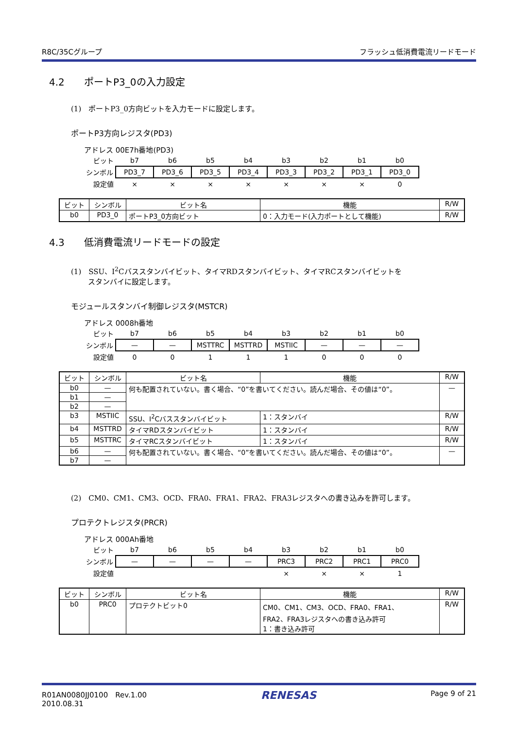R8C/35Cグループ フラッシュ低消費電流リードモード
4.2 ポートP3_0の入力設定
(1)　ポートP3_0方向ビットを入力モードに設定します。
ポートP3方向レジスタ(PD3)
アドレス 00E7h番地(PD3)
| ビット | b7 | b6 | b5 | b4 | b3 | b2 | b1 | b0 |
| シンボル | PD3_7 | PD3_6 | PD3_5 | PD3_4 | PD3_3 | PD3_2 | PD3_1 | PD3_0 |
| 設定値 | × | × | × | × | × | × | × | 0 |
| ビット | シンボル | ビット名 | 機能 | R/W |
| --- | --- | --- | --- | --- |
| b0 | PD3_0 | ポートP3_0方向ビット | 0：入力モード(入力ポートとして機能) | R/W |
4.3 低消費電流リードモードの設定
(1)　SSU、I<sup>2</sup>Cバススタンバイビット、タイマRDスタンバイビット、タイマRCスタンバイビットを
　　 スタンバイに設定します。
モジュールスタンバイ制御レジスタ(MSTCR)
アドレス 0008h番地
| ビット | b7 | b6 | b5 | b4 | b3 | b2 | b1 | b0 |
| シンボル | — | — | MSTTRC | MSTTRD | MSTIIC | — | — | — |
| 設定値 | 0 | 0 | 1 | 1 | 1 | 0 | 0 | 0 |
| ビット | シンボル | ビット名 | 機能 | R/W |
| --- | --- | --- | --- | --- |
| b0 | — | 何も配置されていない。書く場合、“0”を書いてください。読んだ場合、その値は“0”。 | | — |
| b1 | — | | | |
| b2 | — | | | |
| b3 | MSTIIC | SSU、I<sup>2</sup>Cバススタンバイビット | 1：スタンバイ | R/W |
| b4 | MSTTRD | タイマRDスタンバイビット | 1：スタンバイ | R/W |
| b5 | MSTTRC | タイマRCスタンバイビット | 1：スタンバイ | R/W |
| b6 | — | 何も配置されていない。書く場合、“0”を書いてください。読んだ場合、その値は“0”。 | | — |
| b7 | — | | | |
(2)　CM0、CM1、CM3、OCD、FRA0、FRA1、FRA2、FRA3レジスタへの書き込みを許可します。
プロテクトレジスタ(PRCR)
アドレス 000Ah番地
| ビット | b7 | b6 | b5 | b4 | b3 | b2 | b1 | b0 |
| シンボル | — | — | — | — | PRC3 | PRC2 | PRC1 | PRC0 |
| 設定値 | | | | | × | × | × | 1 |
| ビット | シンボル | ビット名 | 機能 | R/W |
| --- | --- | --- | --- | --- |
| b0 | PRC0 | プロテクトビット0 | CM0、CM1、CM3、OCD、FRA0、FRA1、 FRA2、FRA3レジスタへの書き込み許可 1：書き込み許可 | R/W |
R01AN0080JJ0100　Rev.1.00
2010.08.31
RENESAS
Page 9 of 21